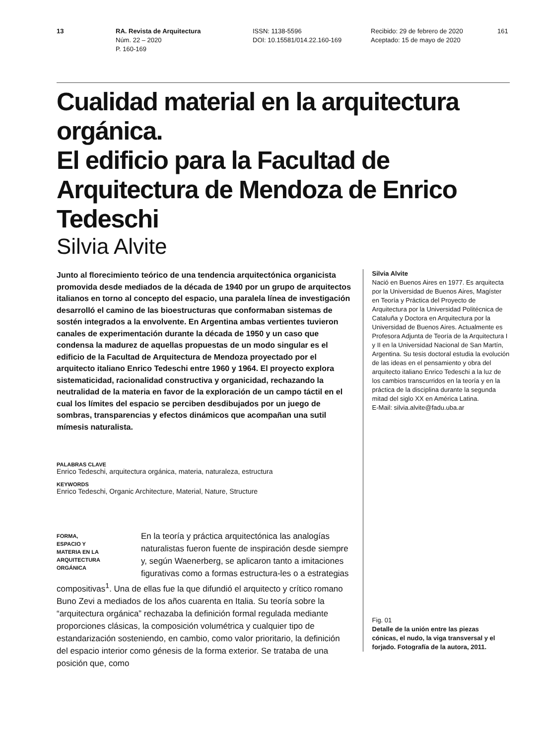13 RA. Revista de Arquitectura
Núm. 22 – 2020
P. 160-169
ISSN: 1138-5596
DOI: 10.15581/014.22.160-169
Recibido: 29 de febrero de 2020
Aceptado: 15 de mayo de 2020
161
Cualidad material en la arquitectura orgánica.
El edificio para la Facultad de Arquitectura de Mendoza de Enrico Tedeschi
Silvia Alvite
Junto al florecimiento teórico de una tendencia arquitectónica organicista promovida desde mediados de la década de 1940 por un grupo de arquitectos italianos en torno al concepto del espacio, una paralela línea de investigación desarrolló el camino de las bioestructuras que conformaban sistemas de sostén integrados a la envolvente. En Argentina ambas vertientes tuvieron canales de experimentación durante la década de 1950 y un caso que condensa la madurez de aquellas propuestas de un modo singular es el edificio de la Facultad de Arquitectura de Mendoza proyectado por el arquitecto italiano Enrico Tedeschi entre 1960 y 1964. El proyecto explora sistematicidad, racionalidad constructiva y organicidad, rechazando la neutralidad de la materia en favor de la exploración de un campo táctil en el cual los límites del espacio se perciben desdibujados por un juego de sombras, transparencias y efectos dinámicos que acompañan una sutil mímesis naturalista.
PALABRAS CLAVE
Enrico Tedeschi, arquitectura orgánica, materia, naturaleza, estructura
KEYWORDS
Enrico Tedeschi, Organic Architecture, Material, Nature, Structure
FORMA,
ESPACIO Y
MATERIA EN LA
ARQUITECTURA
ORGÁNICA
En la teoría y práctica arquitectónica las analogías naturalistas fueron fuente de inspiración desde siempre y, según Waenerberg, se aplicaron tanto a imitaciones figurativas como a formas estructura-les o a estrategias compositivas<sup>1</sup>. Una de ellas fue la que difundió el arquitecto y crítico romano Buno Zevi a mediados de los años cuarenta en Italia. Su teoría sobre la “arquitectura orgánica” rechazaba la definición formal regulada mediante proporciones clásicas, la composición volumétrica y cualquier tipo de estandarización sosteniendo, en cambio, como valor prioritario, la definición del espacio interior como génesis de la forma exterior. Se trataba de una posición que, como
Silvia Alvite
Nació en Buenos Aires en 1977. Es arquitecta por la Universidad de Buenos Aires, Magíster en Teoría y Práctica del Proyecto de Arquitectura por la Universidad Politécnica de Cataluña y Doctora en Arquitectura por la Universidad de Buenos Aires. Actualmente es Profesora Adjunta de Teoría de la Arquitectura I y II en la Universidad Nacional de San Martín, Argentina. Su tesis doctoral estudia la evolución de las ideas en el pensamiento y obra del arquitecto italiano Enrico Tedeschi a la luz de los cambios transcurridos en la teoría y en la práctica de la disciplina durante la segunda mitad del siglo XX en América Latina.
E-Mail: silvia.alvite@fadu.uba.ar
Fig. 01
Detalle de la unión entre las piezas cónicas, el nudo, la viga transversal y el forjado. Fotografía de la autora, 2011.